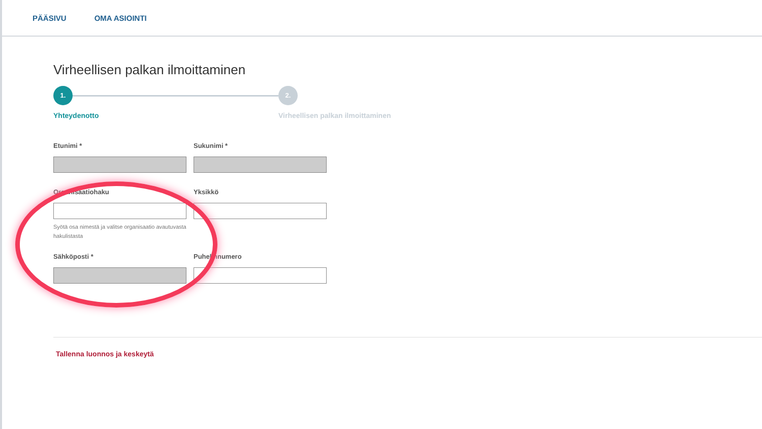PÄÄSIVU OMA ASIOINTI
Virheellisen palkan ilmoittaminen
1. 2.
Yhteydenotto
Virheellisen palkan ilmoittaminen
Etunimi * Sukunimi *
Organisaatiohaku
Syötä osa nimestä ja valitse organisaatio avautuvasta hakulistasta
Yksikkö
Sähköposti * Puhelinnumero
Tallenna luonnos ja keskeytä